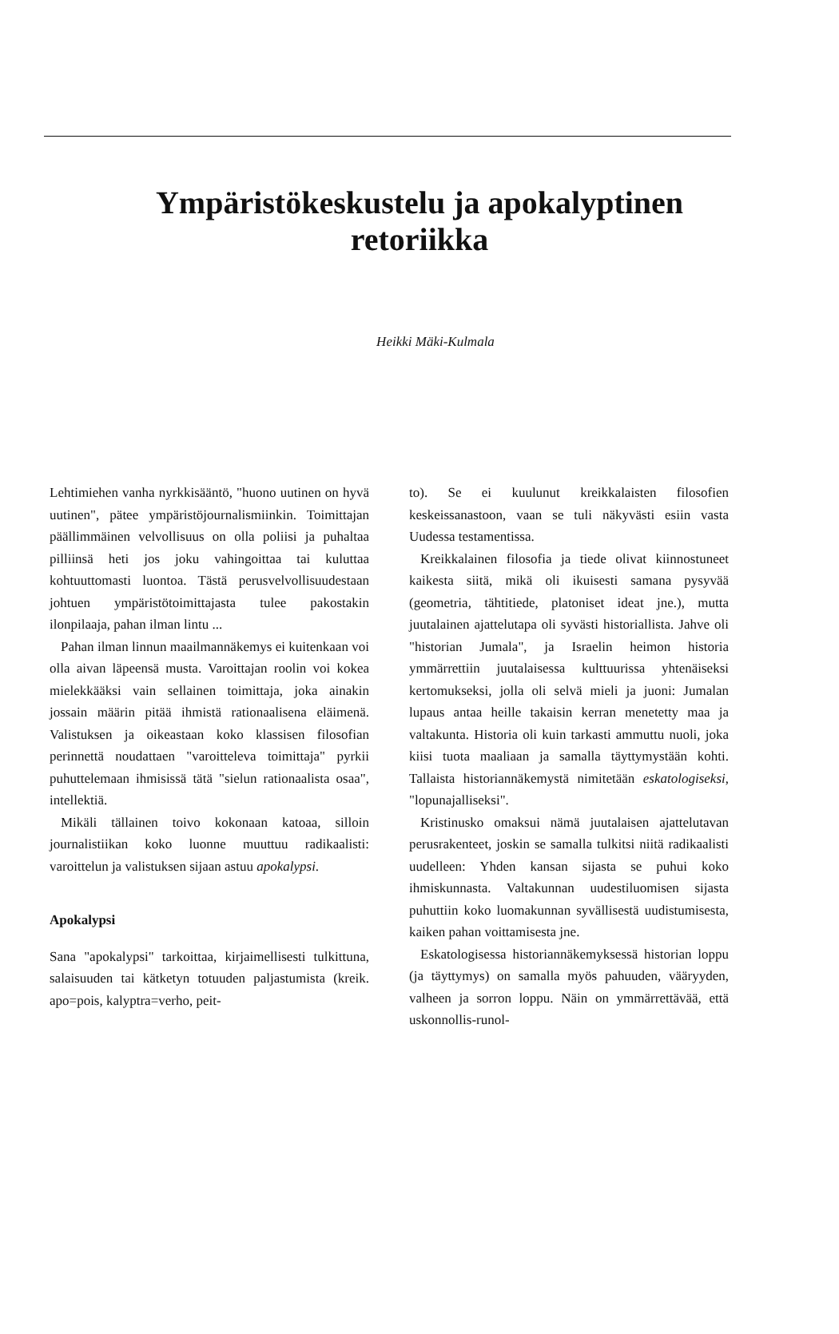Ympäristökeskustelu ja apokalyptinen
retoriikka
Heikki Mäki-Kulmala
Lehtimiehen vanha nyrkkisääntö, "huono uutinen on hyvä uutinen", pätee ympäristöjournalismiinkin. Toimittajan päällimmäinen velvollisuus on olla poliisi ja puhaltaa pilliinsä heti jos joku vahingoittaa tai kuluttaa kohtuuttomasti luontoa. Tästä perusvelvollisuudestaan johtuen ympäristötoimittajasta tulee pakostakin ilonpilaaja, pahan ilman lintu ...
Pahan ilman linnun maailmannäkemys ei kuitenkaan voi olla aivan läpeensä musta. Varoittajan roolin voi kokea mielekkääksi vain sellainen toimittaja, joka ainakin jossain määrin pitää ihmistä rationaalisena eläimenä. Valistuksen ja oikeastaan koko klassisen filosofian perinnettä noudattaen "varoitteleva toimittaja" pyrkii puhuttelemaan ihmisissä tätä "sielun rationaalista osaa", intellektiä.
Mikäli tällainen toivo kokonaan katoaa, silloin journalistiikan koko luonne muuttuu radikaalisti: varoittelun ja valistuksen sijaan astuu apokalypsi.
Apokalypsi
Sana "apokalypsi" tarkoittaa, kirjaimellisesti tulkittuna, salaisuuden tai kätketyn totuuden paljastumista (kreik. apo=pois, kalyptra=verho, peit-
to). Se ei kuulunut kreikkalaisten filosofien keskeissanastoon, vaan se tuli näkyvästi esiin vasta Uudessa testamentissa.
Kreikkalainen filosofia ja tiede olivat kiinnostuneet kaikesta siitä, mikä oli ikuisesti samana pysyvää (geometria, tähtitiede, platoniset ideat jne.), mutta juutalainen ajattelutapa oli syvästi historiallista. Jahve oli "historian Jumala", ja Israelin heimon historia ymmärrettiin juutalaisessa kulttuurissa yhtenäiseksi kertomukseksi, jolla oli selvä mieli ja juoni: Jumalan lupaus antaa heille takaisin kerran menetetty maa ja valtakunta. Historia oli kuin tarkasti ammuttu nuoli, joka kiisi tuota maaliaan ja samalla täyttymystään kohti. Tallaista historiannäkemystä nimitetään eskatologiseksi, "lopunajalliseksi".
Kristinusko omaksui nämä juutalaisen ajattelutavan perusrakenteet, joskin se samalla tulkitsi niitä radikaalisti uudelleen: Yhden kansan sijasta se puhui koko ihmiskunnasta. Valtakunnan uudestiluomisen sijasta puhuttiin koko luomakunnan syvällisestä uudistumisesta, kaiken pahan voittamisesta jne.
Eskatologisessa historiannäkemyksessä historian loppu (ja täyttymys) on samalla myös pahuuden, vääryyden, valheen ja sorron loppu. Näin on ymmärrettävää, että uskonnollis-runol-